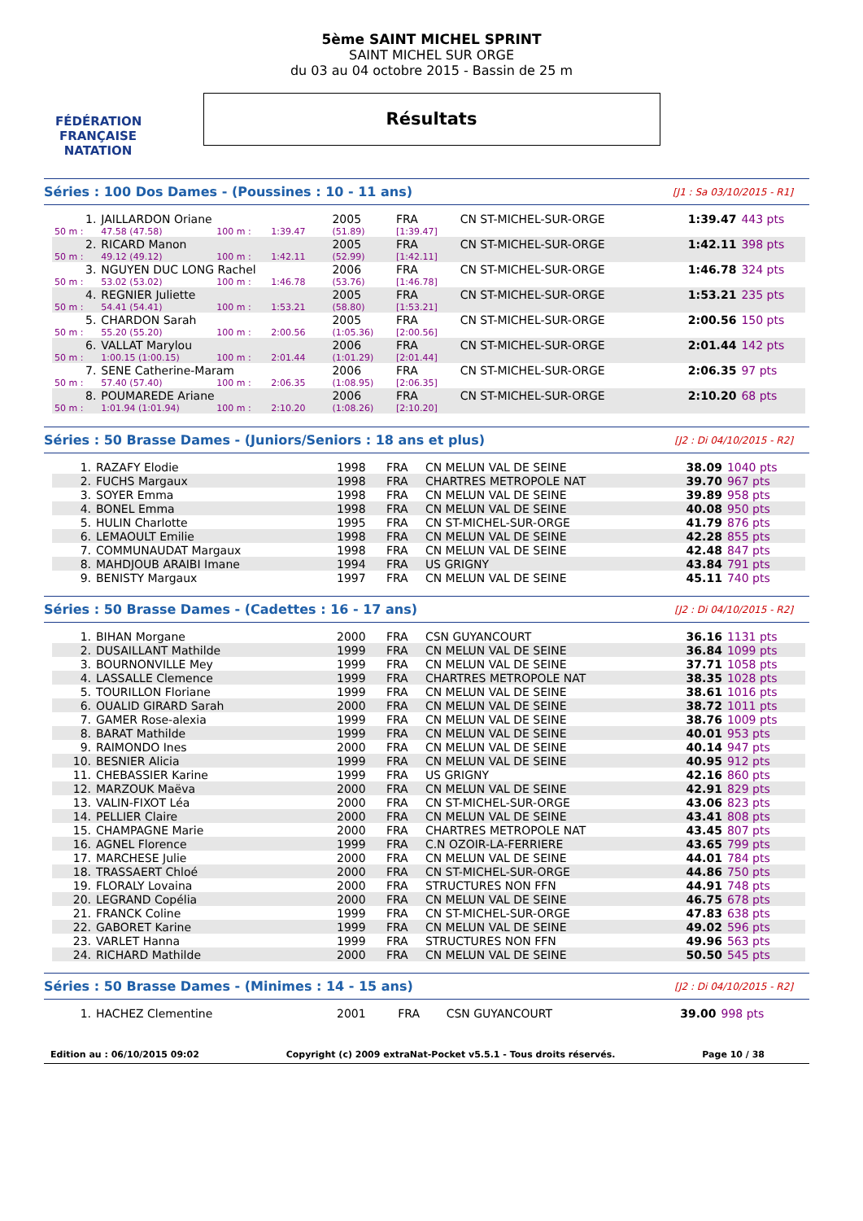FÉDÉRATION FRANÇAISE
NATATION
5ème SAINT MICHEL SPRINT
SAINT MICHEL SUR ORGE
du 03 au 04 octobre 2015 - Bassin de 25 m
Résultats
Séries : 100 Dos Dames - (Poussines : 10 - 11 ans) [J1 : Sa 03/10/2015 - R1]
| 1. | JAILLARDON Oriane | | | | 2005 | FRA | CN ST-MICHEL-SUR-ORGE | 1:39.47 | 443 pts |
| 50 m : | 47.58 (47.58) | 100 m : | 1:39.47 | | (51.89) | [1:39.47] | | | |
| 2. | RICARD Manon | | | | 2005 | FRA | CN ST-MICHEL-SUR-ORGE | 1:42.11 | 398 pts |
| 50 m : | 49.12 (49.12) | 100 m : | 1:42.11 | | (52.99) | [1:42.11] | | | |
| 3. | NGUYEN DUC LONG Rachel | | | | 2006 | FRA | CN ST-MICHEL-SUR-ORGE | 1:46.78 | 324 pts |
| 50 m : | 53.02 (53.02) | 100 m : | 1:46.78 | | (53.76) | [1:46.78] | | | |
| 4. | REGNIER Juliette | | | | 2005 | FRA | CN ST-MICHEL-SUR-ORGE | 1:53.21 | 235 pts |
| 50 m : | 54.41 (54.41) | 100 m : | 1:53.21 | | (58.80) | [1:53.21] | | | |
| 5. | CHARDON Sarah | | | | 2005 | FRA | CN ST-MICHEL-SUR-ORGE | 2:00.56 | 150 pts |
| 50 m : | 55.20 (55.20) | 100 m : | 2:00.56 | | (1:05.36) | [2:00.56] | | | |
| 6. | VALLAT Marylou | | | | 2006 | FRA | CN ST-MICHEL-SUR-ORGE | 2:01.44 | 142 pts |
| 50 m : | 1:00.15 (1:00.15) | 100 m : | 2:01.44 | | (1:01.29) | [2:01.44] | | | |
| 7. | SENE Catherine-Maram | | | | 2006 | FRA | CN ST-MICHEL-SUR-ORGE | 2:06.35 | 97 pts |
| 50 m : | 57.40 (57.40) | 100 m : | 2:06.35 | | (1:08.95) | [2:06.35] | | | |
| 8. | POUMAREDE Ariane | | | | 2006 | FRA | CN ST-MICHEL-SUR-ORGE | 2:10.20 | 68 pts |
| 50 m : | 1:01.94 (1:01.94) | 100 m : | 2:10.20 | | (1:08.26) | [2:10.20] | | | |
Séries : 50 Brasse Dames - (Juniors/Seniors : 18 ans et plus) [J2 : Di 04/10/2015 - R2]
| 1. | RAZAFY Elodie | 1998 | FRA | CN MELUN VAL DE SEINE | 38.09 | 1040 pts |
| 2. | FUCHS Margaux | 1998 | FRA | CHARTRES METROPOLE NAT | 39.70 | 967 pts |
| 3. | SOYER Emma | 1998 | FRA | CN MELUN VAL DE SEINE | 39.89 | 958 pts |
| 4. | BONEL Emma | 1998 | FRA | CN MELUN VAL DE SEINE | 40.08 | 950 pts |
| 5. | HULIN Charlotte | 1995 | FRA | CN ST-MICHEL-SUR-ORGE | 41.79 | 876 pts |
| 6. | LEMAOULT Emilie | 1998 | FRA | CN MELUN VAL DE SEINE | 42.28 | 855 pts |
| 7. | COMMUNAUDAT Margaux | 1998 | FRA | CN MELUN VAL DE SEINE | 42.48 | 847 pts |
| 8. | MAHDJOUB ARAIBI Imane | 1994 | FRA | US GRIGNY | 43.84 | 791 pts |
| 9. | BENISTY Margaux | 1997 | FRA | CN MELUN VAL DE SEINE | 45.11 | 740 pts |
Séries : 50 Brasse Dames - (Cadettes : 16 - 17 ans) [J2 : Di 04/10/2015 - R2]
| 1. | BIHAN Morgane | 2000 | FRA | CSN GUYANCOURT | 36.16 | 1131 pts |
| 2. | DUSAILLANT Mathilde | 1999 | FRA | CN MELUN VAL DE SEINE | 36.84 | 1099 pts |
| 3. | BOURNONVILLE Mey | 1999 | FRA | CN MELUN VAL DE SEINE | 37.71 | 1058 pts |
| 4. | LASSALLE Clemence | 1999 | FRA | CHARTRES METROPOLE NAT | 38.35 | 1028 pts |
| 5. | TOURILLON Floriane | 1999 | FRA | CN MELUN VAL DE SEINE | 38.61 | 1016 pts |
| 6. | OUALID GIRARD Sarah | 2000 | FRA | CN MELUN VAL DE SEINE | 38.72 | 1011 pts |
| 7. | GAMER Rose-alexia | 1999 | FRA | CN MELUN VAL DE SEINE | 38.76 | 1009 pts |
| 8. | BARAT Mathilde | 1999 | FRA | CN MELUN VAL DE SEINE | 40.01 | 953 pts |
| 9. | RAIMONDO Ines | 2000 | FRA | CN MELUN VAL DE SEINE | 40.14 | 947 pts |
| 10. | BESNIER Alicia | 1999 | FRA | CN MELUN VAL DE SEINE | 40.95 | 912 pts |
| 11. | CHEBASSIER Karine | 1999 | FRA | US GRIGNY | 42.16 | 860 pts |
| 12. | MARZOUK Maëva | 2000 | FRA | CN MELUN VAL DE SEINE | 42.91 | 829 pts |
| 13. | VALIN-FIXOT Léa | 2000 | FRA | CN ST-MICHEL-SUR-ORGE | 43.06 | 823 pts |
| 14. | PELLIER Claire | 2000 | FRA | CN MELUN VAL DE SEINE | 43.41 | 808 pts |
| 15. | CHAMPAGNE Marie | 2000 | FRA | CHARTRES METROPOLE NAT | 43.45 | 807 pts |
| 16. | AGNEL Florence | 1999 | FRA | C.N OZOIR-LA-FERRIERE | 43.65 | 799 pts |
| 17. | MARCHESE Julie | 2000 | FRA | CN MELUN VAL DE SEINE | 44.01 | 784 pts |
| 18. | TRASSAERT Chloé | 2000 | FRA | CN ST-MICHEL-SUR-ORGE | 44.86 | 750 pts |
| 19. | FLORALY Lovaina | 2000 | FRA | STRUCTURES NON FFN | 44.91 | 748 pts |
| 20. | LEGRAND Copélia | 2000 | FRA | CN MELUN VAL DE SEINE | 46.75 | 678 pts |
| 21. | FRANCK Coline | 1999 | FRA | CN ST-MICHEL-SUR-ORGE | 47.83 | 638 pts |
| 22. | GABORET Karine | 1999 | FRA | CN MELUN VAL DE SEINE | 49.02 | 596 pts |
| 23. | VARLET Hanna | 1999 | FRA | STRUCTURES NON FFN | 49.96 | 563 pts |
| 24. | RICHARD Mathilde | 2000 | FRA | CN MELUN VAL DE SEINE | 50.50 | 545 pts |
Séries : 50 Brasse Dames - (Minimes : 14 - 15 ans) [J2 : Di 04/10/2015 - R2]
| 1. | HACHEZ Clementine | 2001 | FRA | CSN GUYANCOURT | 39.00 | 998 pts |
Edition au : 06/10/2015 09:02 Copyright (c) 2009 extraNat-Pocket v5.5.1 - Tous droits réservés. Page 10 / 38